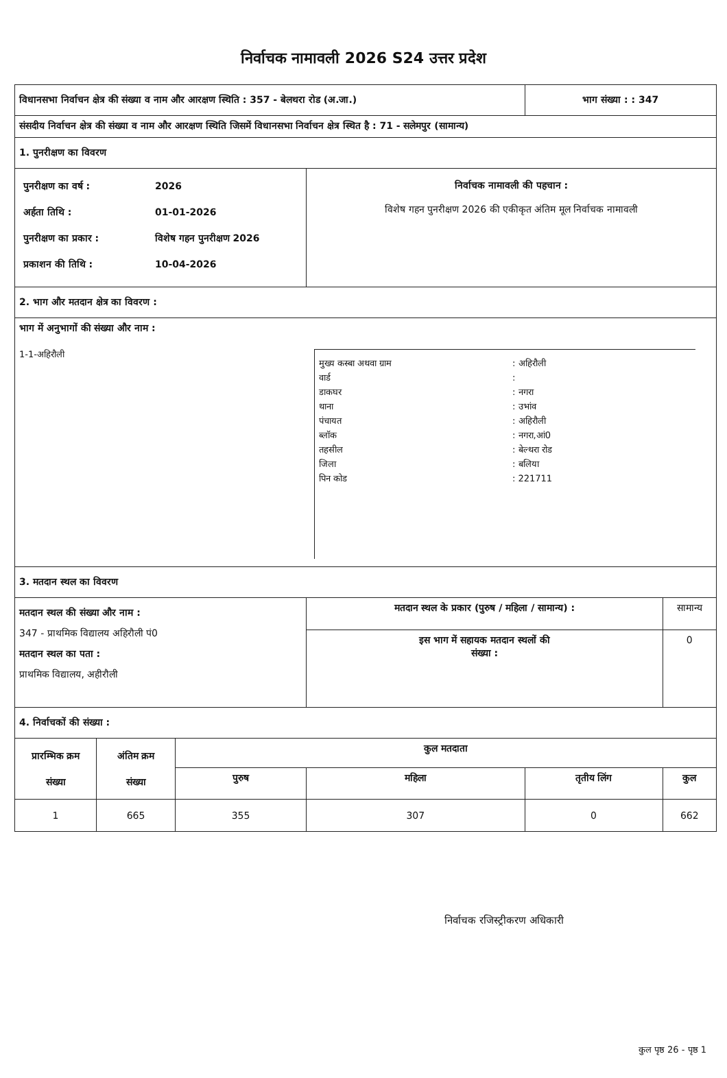निर्वाचक नामावली 2026 S24 उत्तर प्रदेश
| विधानसभा निर्वाचन क्षेत्र की संख्या व नाम और आरक्षण स्थिति : 357 - बेलथरा रोड (अ.जा.) | | | | भाग संख्या : : 347 | |
| संसदीय निर्वाचन क्षेत्र की संख्या व नाम और आरक्षण स्थिति जिसमें विधानसभा निर्वाचन क्षेत्र स्थित है : 71 - सलेमपुर (सामान्य) | | | | | |
| 1. पुनरीक्षण का विवरण | | | | | |
| / पुनरीक्षण का वर्ष : / 2026 / / अर्हता तिथि : / 01-01-2026 / / पुनरीक्षण का प्रकार : / विशेष गहन पुनरीक्षण 2026 / / प्रकाशन की तिथि : / 10-04-2026 / | | | निर्वाचक नामावली की पहचान : विशेष गहन पुनरीक्षण 2026 की एकीकृत अंतिम मूल निर्वाचक नामावली | | |
| 2. भाग और मतदान क्षेत्र का विवरण : | | | | | |
| भाग में अनुभागों की संख्या और नाम : 1-1-अहिरौली / मुख्य कस्बा अथवा ग्राम / : अहिरौली / / वार्ड / : / / डाकघर / : नगरा / / थाना / : उभांव / / पंचायत / : अहिरौली / / ब्लॉक / : नगरा,आं0 / / तहसील / : बेल्थरा रोड / / जिला / : बलिया / / पिन कोड / : 221711 / | | | | | |
| 3. मतदान स्थल का विवरण | | | | | |
| मतदान स्थल की संख्या और नाम : 347 - प्राथमिक विद्यालय अहिरौली पं0 मतदान स्थल का पता : प्राथमिक विद्यालय, अहीरौली | | | मतदान स्थल के प्रकार (पुरुष / महिला / सामान्य) : | | सामान्य |
| | | | इस भाग में सहायक मतदान स्थलों की संख्या : | | 0 |
| 4. निर्वाचकों की संख्या : | | | | | |
| प्रारम्भिक क्रम संख्या | अंतिम क्रम संख्या | कुल मतदाता | | | |
| | | पुरुष | महिला | तृतीय लिंग | कुल |
| 1 | 665 | 355 | 307 | 0 | 662 |
निर्वाचक रजिस्ट्रीकरण अधिकारी
कुल पृष्ठ 26 - पृष्ठ 1